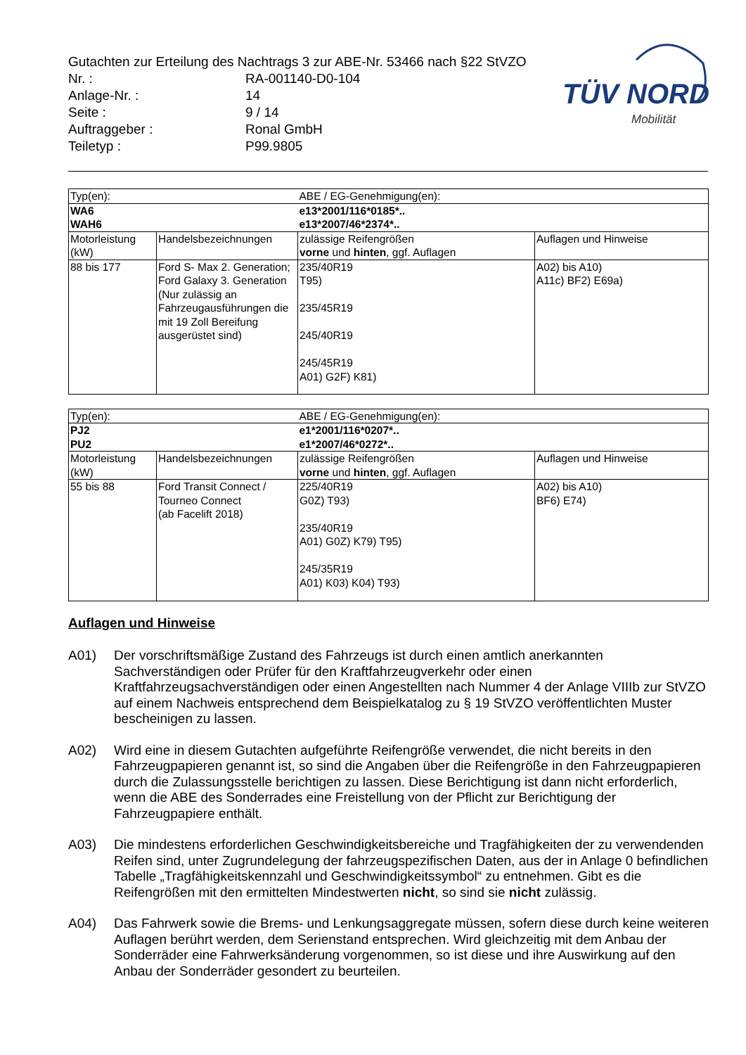Gutachten zur Erteilung des Nachtrags 3 zur ABE-Nr. 53466 nach §22 StVZO
| Nr. : | RA-001140-D0-104 |
| Anlage-Nr. : | 14 |
| Seite : | 9 / 14 |
| Auftraggeber : | Ronal GmbH |
| Teiletyp : | P99.9805 |
TÜV NORD
Mobilität
| Typ(en): | | ABE / EG-Genehmigung(en): | |
| WA6 WAH6 | | e13*2001/116*0185*.. e13*2007/46*2374*.. | |
| Motorleistung (kW) | Handelsbezeichnungen | zulässige Reifengrößen vorne und hinten , ggf. Auflagen | Auflagen und Hinweise |
| 88 bis 177 | Ford S- Max 2. Generation; Ford Galaxy 3. Generation (Nur zulässig an Fahrzeugausführungen die mit 19 Zoll Bereifung ausgerüstet sind) | 235/40R19 T95) 235/45R19 245/40R19 245/45R19 A01) G2F) K81) | A02) bis A10) A11c) BF2) E69a) |
| Typ(en): | | ABE / EG-Genehmigung(en): | |
| PJ2 PU2 | | e1*2001/116*0207*.. e1*2007/46*0272*.. | |
| Motorleistung (kW) | Handelsbezeichnungen | zulässige Reifengrößen vorne und hinten , ggf. Auflagen | Auflagen und Hinweise |
| 55 bis 88 | Ford Transit Connect / Tourneo Connect (ab Facelift 2018) | 225/40R19 G0Z) T93) 235/40R19 A01) G0Z) K79) T95) 245/35R19 A01) K03) K04) T93) | A02) bis A10) BF6) E74) |
Auflagen und Hinweise
A01) Der vorschriftsmäßige Zustand des Fahrzeugs ist durch einen amtlich anerkannten Sachverständigen oder Prüfer für den Kraftfahrzeugverkehr oder einen Kraftfahrzeugsachverständigen oder einen Angestellten nach Nummer 4 der Anlage VIIIb zur StVZO auf einem Nachweis entsprechend dem Beispielkatalog zu § 19 StVZO veröffentlichten Muster bescheinigen zu lassen.
A02) Wird eine in diesem Gutachten aufgeführte Reifengröße verwendet, die nicht bereits in den Fahrzeugpapieren genannt ist, so sind die Angaben über die Reifengröße in den Fahrzeugpapieren durch die Zulassungsstelle berichtigen zu lassen. Diese Berichtigung ist dann nicht erforderlich, wenn die ABE des Sonderrades eine Freistellung von der Pflicht zur Berichtigung der Fahrzeugpapiere enthält.
A03) Die mindestens erforderlichen Geschwindigkeitsbereiche und Tragfähigkeiten der zu verwendenden Reifen sind, unter Zugrundelegung der fahrzeugspezifischen Daten, aus der in Anlage 0 befindlichen Tabelle „Tragfähigkeitskennzahl und Geschwindigkeitssymbol“ zu entnehmen. Gibt es die Reifengrößen mit den ermittelten Mindestwerten nicht, so sind sie nicht zulässig.
A04) Das Fahrwerk sowie die Brems- und Lenkungsaggregate müssen, sofern diese durch keine weiteren Auflagen berührt werden, dem Serienstand entsprechen. Wird gleichzeitig mit dem Anbau der Sonderräder eine Fahrwerksänderung vorgenommen, so ist diese und ihre Auswirkung auf den Anbau der Sonderräder gesondert zu beurteilen.